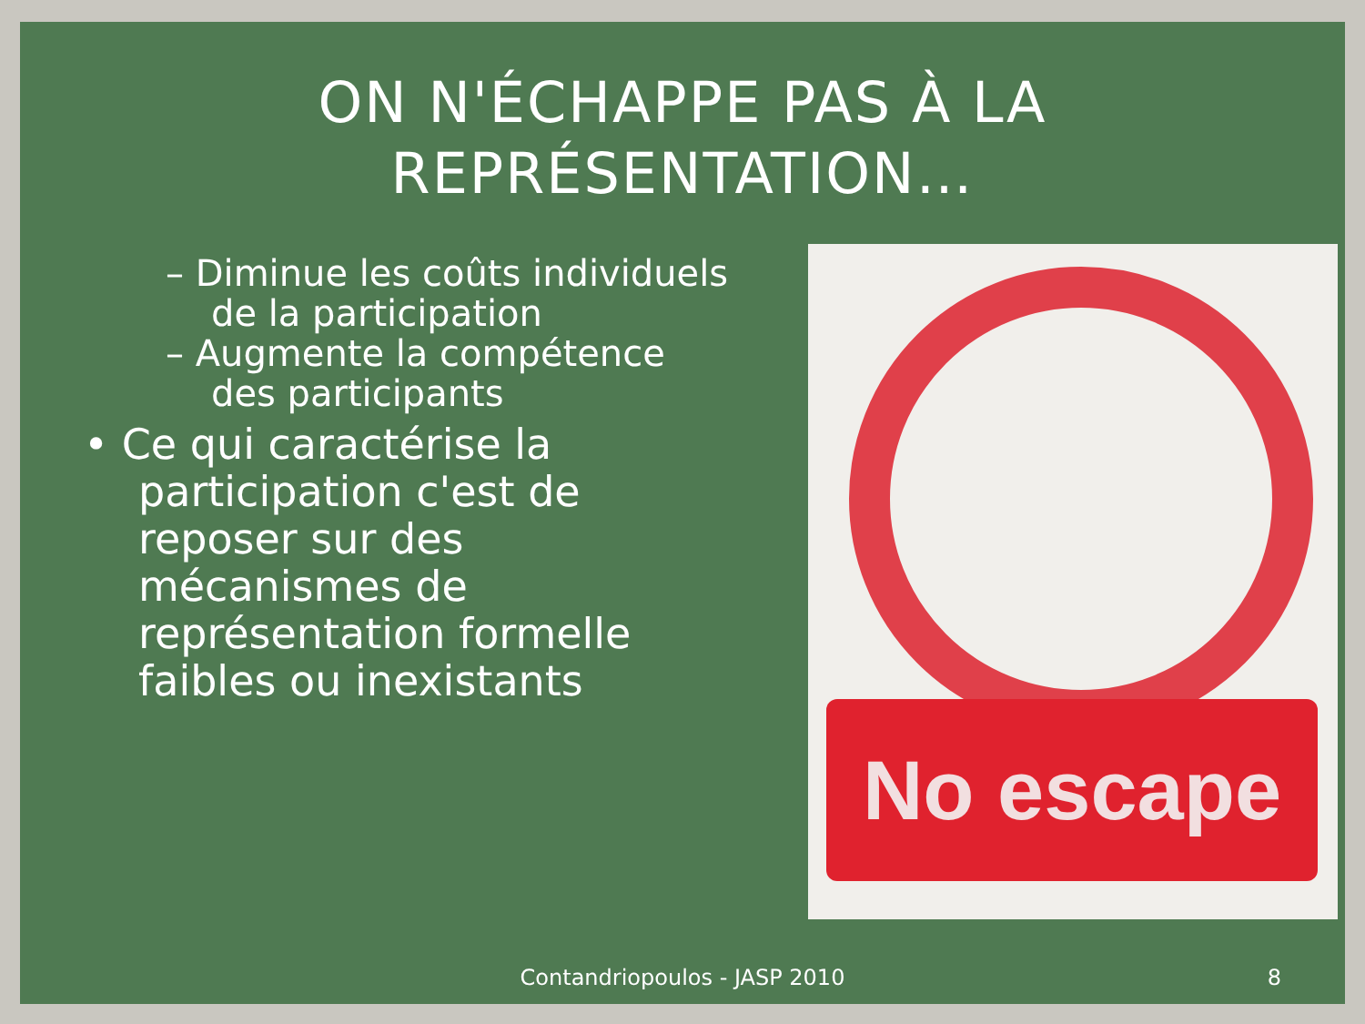ON N'ÉCHAPPE PAS À LA
REPRÉSENTATION…
– Diminue les coûts individuels de la participation
– Augmente la compétence des participants
• Ce qui caractérise la participation c'est de reposer sur des mécanismes de représentation formelle faibles ou inexistants
No escape
Contandriopoulos - JASP 2010 8